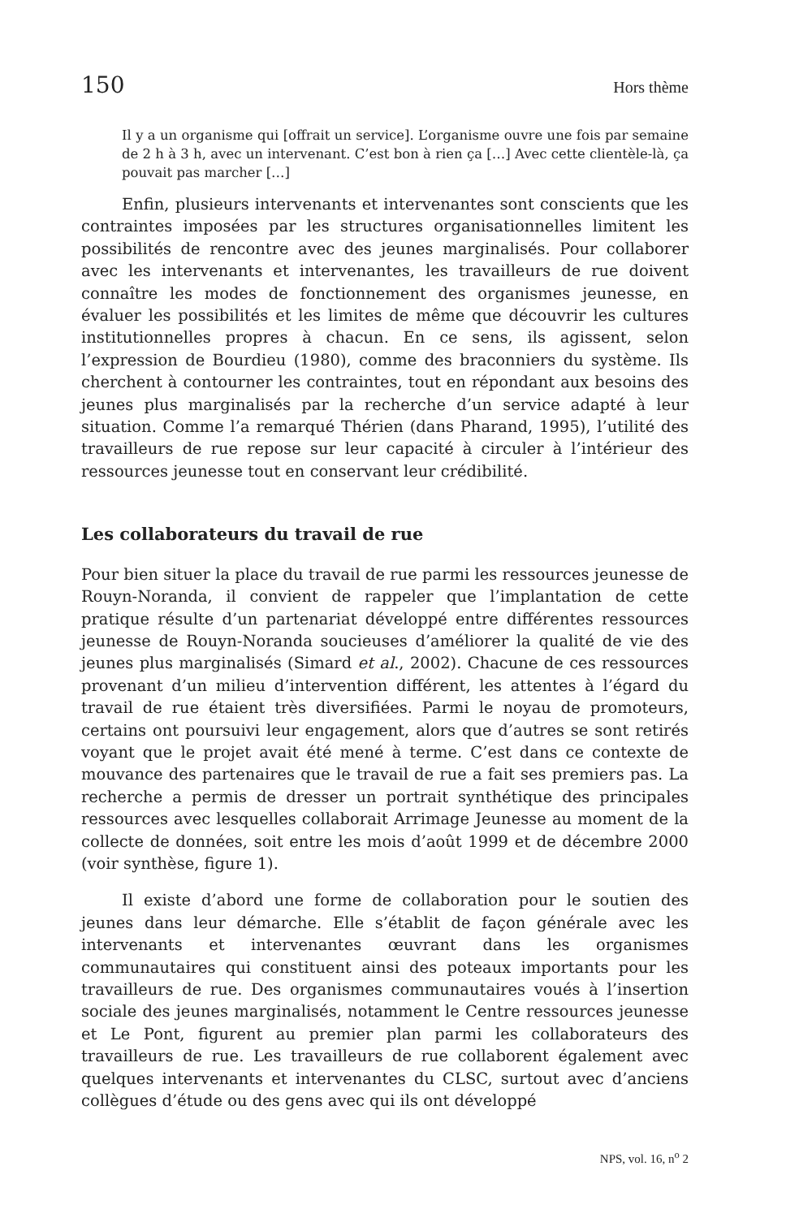150 Hors thème
Il y a un organisme qui [offrait un service]. L’organisme ouvre une fois par semaine de 2 h à 3 h, avec un intervenant. C’est bon à rien ça […] Avec cette clientèle-là, ça pouvait pas marcher […]
Enfin, plusieurs intervenants et intervenantes sont conscients que les contraintes imposées par les structures organisationnelles limitent les possibilités de rencontre avec des jeunes marginalisés. Pour collaborer avec les intervenants et intervenantes, les travailleurs de rue doivent connaître les modes de fonctionnement des organismes jeunesse, en évaluer les possibilités et les limites de même que découvrir les cultures institutionnelles propres à chacun. En ce sens, ils agissent, selon l’expression de Bourdieu (1980), comme des braconniers du système. Ils cherchent à contourner les contraintes, tout en répondant aux besoins des jeunes plus marginalisés par la recherche d’un service adapté à leur situation. Comme l’a remarqué Thérien (dans Pharand, 1995), l’utilité des travailleurs de rue repose sur leur capacité à circuler à l’intérieur des ressources jeunesse tout en conservant leur crédibilité.
Les collaborateurs du travail de rue
Pour bien situer la place du travail de rue parmi les ressources jeunesse de Rouyn-Noranda, il convient de rappeler que l’implantation de cette pratique résulte d’un partenariat développé entre différentes ressources jeunesse de Rouyn-Noranda soucieuses d’améliorer la qualité de vie des jeunes plus marginalisés (Simard et al., 2002). Chacune de ces ressources provenant d’un milieu d’intervention différent, les attentes à l’égard du travail de rue étaient très diversifiées. Parmi le noyau de promoteurs, certains ont poursuivi leur engagement, alors que d’autres se sont retirés voyant que le projet avait été mené à terme. C’est dans ce contexte de mouvance des partenaires que le travail de rue a fait ses premiers pas. La recherche a permis de dresser un portrait synthétique des principales ressources avec lesquelles collaborait Arrimage Jeunesse au moment de la collecte de données, soit entre les mois d’août 1999 et de décembre 2000 (voir synthèse, figure 1).
Il existe d’abord une forme de collaboration pour le soutien des jeunes dans leur démarche. Elle s’établit de façon générale avec les intervenants et intervenantes œuvrant dans les organismes communautaires qui constituent ainsi des poteaux importants pour les travailleurs de rue. Des organismes communautaires voués à l’insertion sociale des jeunes marginalisés, notamment le Centre ressources jeunesse et Le Pont, figurent au premier plan parmi les collaborateurs des travailleurs de rue. Les travailleurs de rue collaborent également avec quelques intervenants et intervenantes du CLSC, surtout avec d’anciens collègues d’étude ou des gens avec qui ils ont développé
NPS, vol. 16, n<sup>o</sup> 2